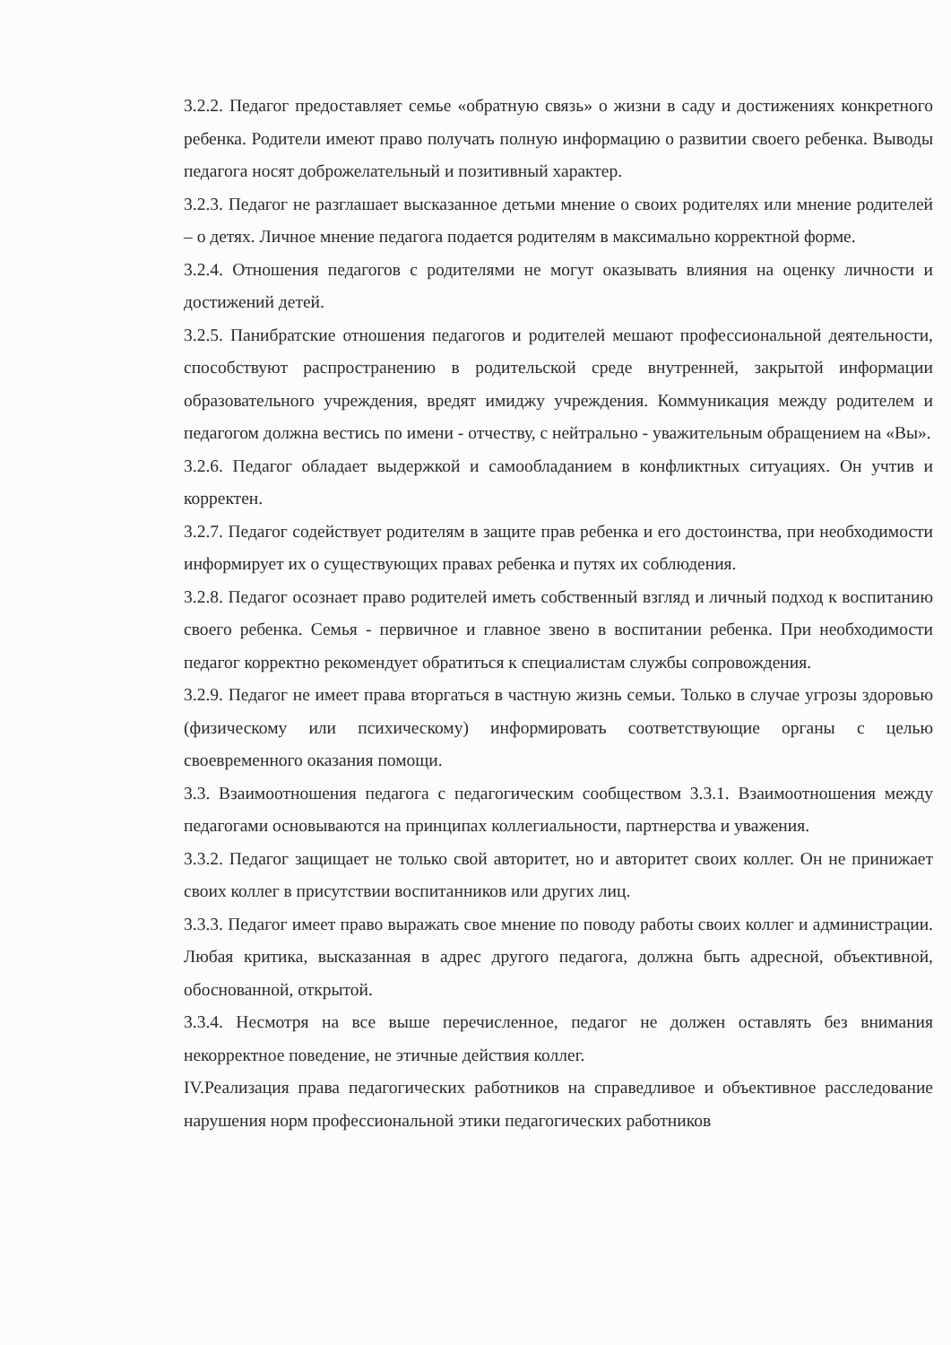3.2.2. Педагог предоставляет семье «обратную связь» о жизни в саду и достижениях конкретного ребенка. Родители имеют право получать полную информацию о развитии своего ребенка. Выводы педагога носят доброжелательный и позитивный характер.
3.2.3. Педагог не разглашает высказанное детьми мнение о своих родителях или мнение родителей – о детях. Личное мнение педагога подается родителям в максимально корректной форме.
3.2.4. Отношения педагогов с родителями не могут оказывать влияния на оценку личности и достижений детей.
3.2.5. Панибратские отношения педагогов и родителей мешают профессиональной деятельности, способствуют распространению в родительской среде внутренней, закрытой информации образовательного учреждения, вредят имиджу учреждения. Коммуникация между родителем и педагогом должна вестись по имени - отчеству, с нейтрально - уважительным обращением на «Вы».
3.2.6. Педагог обладает выдержкой и самообладанием в конфликтных ситуациях. Он учтив и корректен.
3.2.7. Педагог содействует родителям в защите прав ребенка и его достоинства, при необходимости информирует их о существующих правах ребенка и путях их соблюдения.
3.2.8. Педагог осознает право родителей иметь собственный взгляд и личный подход к воспитанию своего ребенка. Семья - первичное и главное звено в воспитании ребенка. При необходимости педагог корректно рекомендует обратиться к специалистам службы сопровождения.
3.2.9. Педагог не имеет права вторгаться в частную жизнь семьи. Только в случае угрозы здоровью (физическому или психическому) информировать соответствующие органы с целью своевременного оказания помощи.
3.3. Взаимоотношения педагога с педагогическим сообществом 3.3.1. Взаимоотношения между педагогами основываются на принципах коллегиальности, партнерства и уважения.
3.3.2. Педагог защищает не только свой авторитет, но и авторитет своих коллег. Он не принижает своих коллег в присутствии воспитанников или других лиц.
3.3.3. Педагог имеет право выражать свое мнение по поводу работы своих коллег и администрации. Любая критика, высказанная в адрес другого педагога, должна быть адресной, объективной, обоснованной, открытой.
3.3.4. Несмотря на все выше перечисленное, педагог не должен оставлять без внимания некорректное поведение, не этичные действия коллег.
IV.Реализация права педагогических работников на справедливое и объективное расследование нарушения норм профессиональной этики педагогических работников